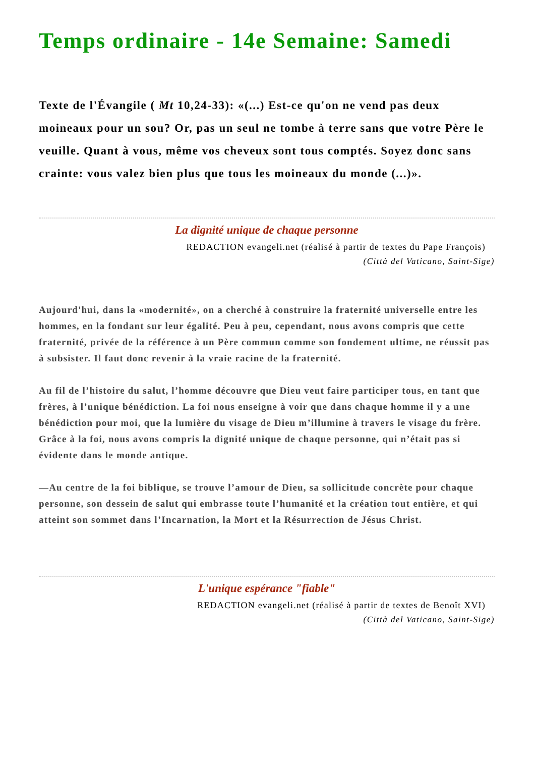Temps ordinaire - 14e Semaine: Samedi
Texte de l'Évangile ( Mt 10,24-33): «(...) Est-ce qu'on ne vend pas deux moineaux pour un sou? Or, pas un seul ne tombe à terre sans que votre Père le veuille. Quant à vous, même vos cheveux sont tous comptés. Soyez donc sans crainte: vous valez bien plus que tous les moineaux du monde (...)».
La dignité unique de chaque personne
REDACTION evangeli.net (réalisé à partir de textes du Pape François)
(Città del Vaticano, Saint-Sige)
Aujourd'hui, dans la «modernité», on a cherché à construire la fraternité universelle entre les hommes, en la fondant sur leur égalité. Peu à peu, cependant, nous avons compris que cette fraternité, privée de la référence à un Père commun comme son fondement ultime, ne réussit pas à subsister. Il faut donc revenir à la vraie racine de la fraternité.
Au fil de l’histoire du salut, l’homme découvre que Dieu veut faire participer tous, en tant que frères, à l’unique bénédiction. La foi nous enseigne à voir que dans chaque homme il y a une bénédiction pour moi, que la lumière du visage de Dieu m’illumine à travers le visage du frère. Grâce à la foi, nous avons compris la dignité unique de chaque personne, qui n’était pas si évidente dans le monde antique.
—Au centre de la foi biblique, se trouve l’amour de Dieu, sa sollicitude concrète pour chaque personne, son dessein de salut qui embrasse toute l’humanité et la création tout entière, et qui atteint son sommet dans l’Incarnation, la Mort et la Résurrection de Jésus Christ.
L'unique espérance "fiable"
REDACTION evangeli.net (réalisé à partir de textes de Benoît XVI)
(Città del Vaticano, Saint-Sige)